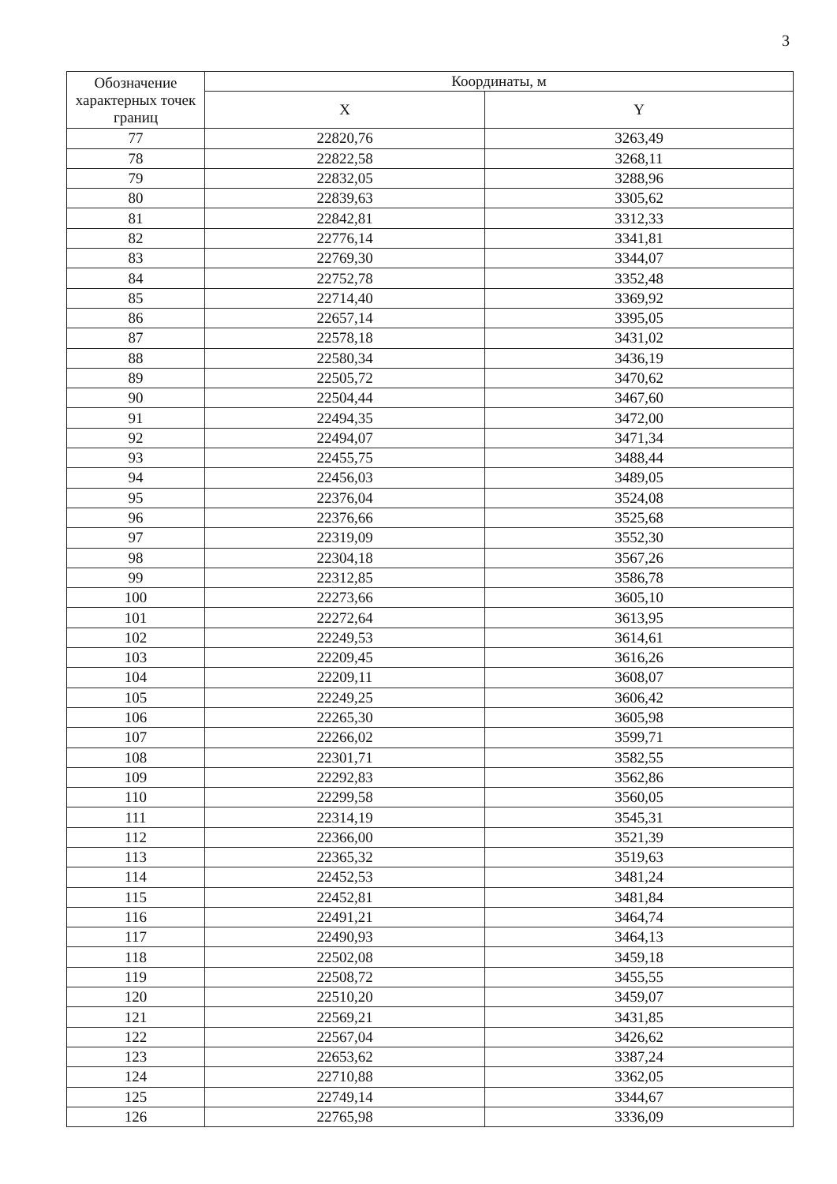3
| Обозначение характерных точек границ | Координаты, м | |
| --- | --- | --- |
| | X | Y |
| 77 | 22820,76 | 3263,49 |
| 78 | 22822,58 | 3268,11 |
| 79 | 22832,05 | 3288,96 |
| 80 | 22839,63 | 3305,62 |
| 81 | 22842,81 | 3312,33 |
| 82 | 22776,14 | 3341,81 |
| 83 | 22769,30 | 3344,07 |
| 84 | 22752,78 | 3352,48 |
| 85 | 22714,40 | 3369,92 |
| 86 | 22657,14 | 3395,05 |
| 87 | 22578,18 | 3431,02 |
| 88 | 22580,34 | 3436,19 |
| 89 | 22505,72 | 3470,62 |
| 90 | 22504,44 | 3467,60 |
| 91 | 22494,35 | 3472,00 |
| 92 | 22494,07 | 3471,34 |
| 93 | 22455,75 | 3488,44 |
| 94 | 22456,03 | 3489,05 |
| 95 | 22376,04 | 3524,08 |
| 96 | 22376,66 | 3525,68 |
| 97 | 22319,09 | 3552,30 |
| 98 | 22304,18 | 3567,26 |
| 99 | 22312,85 | 3586,78 |
| 100 | 22273,66 | 3605,10 |
| 101 | 22272,64 | 3613,95 |
| 102 | 22249,53 | 3614,61 |
| 103 | 22209,45 | 3616,26 |
| 104 | 22209,11 | 3608,07 |
| 105 | 22249,25 | 3606,42 |
| 106 | 22265,30 | 3605,98 |
| 107 | 22266,02 | 3599,71 |
| 108 | 22301,71 | 3582,55 |
| 109 | 22292,83 | 3562,86 |
| 110 | 22299,58 | 3560,05 |
| 111 | 22314,19 | 3545,31 |
| 112 | 22366,00 | 3521,39 |
| 113 | 22365,32 | 3519,63 |
| 114 | 22452,53 | 3481,24 |
| 115 | 22452,81 | 3481,84 |
| 116 | 22491,21 | 3464,74 |
| 117 | 22490,93 | 3464,13 |
| 118 | 22502,08 | 3459,18 |
| 119 | 22508,72 | 3455,55 |
| 120 | 22510,20 | 3459,07 |
| 121 | 22569,21 | 3431,85 |
| 122 | 22567,04 | 3426,62 |
| 123 | 22653,62 | 3387,24 |
| 124 | 22710,88 | 3362,05 |
| 125 | 22749,14 | 3344,67 |
| 126 | 22765,98 | 3336,09 |